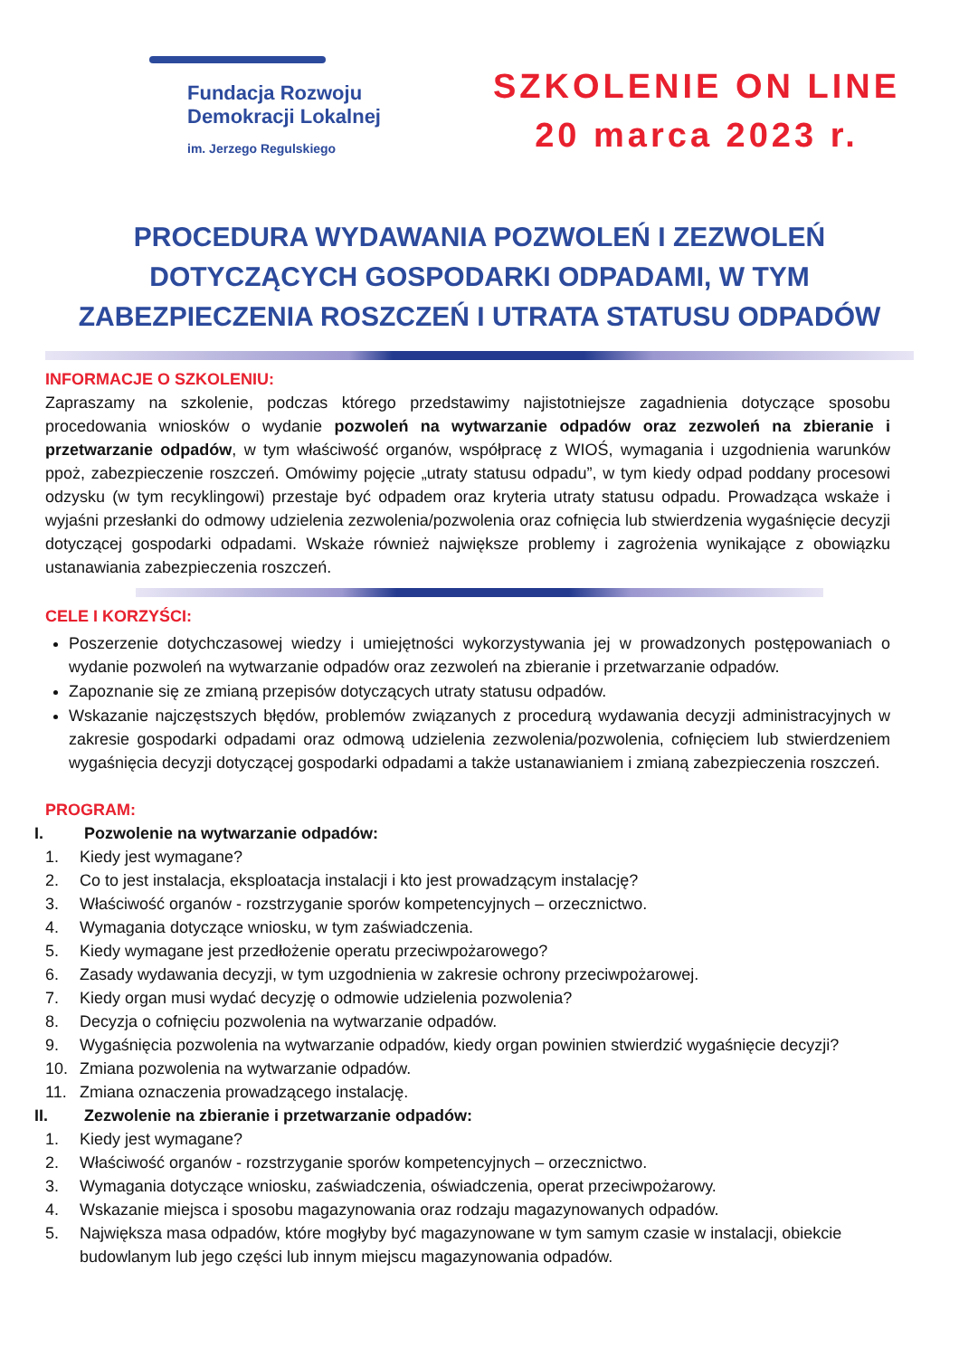Fundacja Rozwoju
Demokracji Lokalnej
im. Jerzego Regulskiego
SZKOLENIE ON LINE
20 marca 2023 r.
PROCEDURA WYDAWANIA POZWOLEŃ I ZEZWOLEŃ
DOTYCZĄCYCH GOSPODARKI ODPADAMI, W TYM
ZABEZPIECZENIA ROSZCZEŃ I UTRATA STATUSU ODPADÓW
INFORMACJE O SZKOLENIU:
Zapraszamy na szkolenie, podczas którego przedstawimy najistotniejsze zagadnienia dotyczące sposobu procedowania wniosków o wydanie pozwoleń na wytwarzanie odpadów oraz zezwoleń na zbieranie i przetwarzanie odpadów, w tym właściwość organów, współpracę z WIOŚ, wymagania i uzgodnienia warunków ppoż, zabezpieczenie roszczeń. Omówimy pojęcie „utraty statusu odpadu”, w tym kiedy odpad poddany procesowi odzysku (w tym recyklingowi) przestaje być odpadem oraz kryteria utraty statusu odpadu. Prowadząca wskaże i wyjaśni przesłanki do odmowy udzielenia zezwolenia/pozwolenia oraz cofnięcia lub stwierdzenia wygaśnięcie decyzji dotyczącej gospodarki odpadami. Wskaże również największe problemy i zagrożenia wynikające z obowiązku ustanawiania zabezpieczenia roszczeń.
CELE I KORZYŚCI:
Poszerzenie dotychczasowej wiedzy i umiejętności wykorzystywania jej w prowadzonych postępowaniach o wydanie pozwoleń na wytwarzanie odpadów oraz zezwoleń na zbieranie i przetwarzanie odpadów.
Zapoznanie się ze zmianą przepisów dotyczących utraty statusu odpadów.
Wskazanie najczęstszych błędów, problemów związanych z procedurą wydawania decyzji administracyjnych w zakresie gospodarki odpadami oraz odmową udzielenia zezwolenia/pozwolenia, cofnięciem lub stwierdzeniem wygaśnięcia decyzji dotyczącej gospodarki odpadami a także ustanawianiem i zmianą zabezpieczenia roszczeń.
PROGRAM:
I. Pozwolenie na wytwarzanie odpadów:
1. Kiedy jest wymagane?
2. Co to jest instalacja, eksploatacja instalacji i kto jest prowadzącym instalację?
3. Właściwość organów - rozstrzyganie sporów kompetencyjnych – orzecznictwo.
4. Wymagania dotyczące wniosku, w tym zaświadczenia.
5. Kiedy wymagane jest przedłożenie operatu przeciwpożarowego?
6. Zasady wydawania decyzji, w tym uzgodnienia w zakresie ochrony przeciwpożarowej.
7. Kiedy organ musi wydać decyzję o odmowie udzielenia pozwolenia?
8. Decyzja o cofnięciu pozwolenia na wytwarzanie odpadów.
9. Wygaśnięcia pozwolenia na wytwarzanie odpadów, kiedy organ powinien stwierdzić wygaśnięcie decyzji?
10. Zmiana pozwolenia na wytwarzanie odpadów.
11. Zmiana oznaczenia prowadzącego instalację.
II. Zezwolenie na zbieranie i przetwarzanie odpadów:
1. Kiedy jest wymagane?
2. Właściwość organów - rozstrzyganie sporów kompetencyjnych – orzecznictwo.
3. Wymagania dotyczące wniosku, zaświadczenia, oświadczenia, operat przeciwpożarowy.
4. Wskazanie miejsca i sposobu magazynowania oraz rodzaju magazynowanych odpadów.
5. Największa masa odpadów, które mogłyby być magazynowane w tym samym czasie w instalacji, obiekcie budowlanym lub jego części lub innym miejscu magazynowania odpadów.